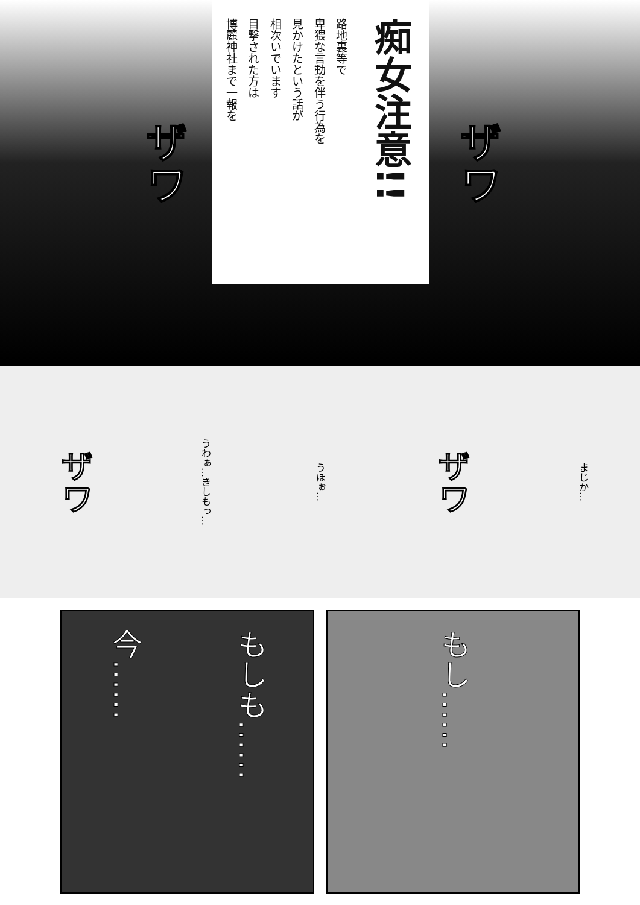ザワ
痴女注意!!
路地裏等で
卑猥な言動を伴う行為を
見かけたという話が
相次いでいます
目撃された方は
博麗神社まで一報を
ザワ
ザワ
うわぁ…きしもっ…
うほぉ…
ザワ
まじか…
今……
もしも……
もし……